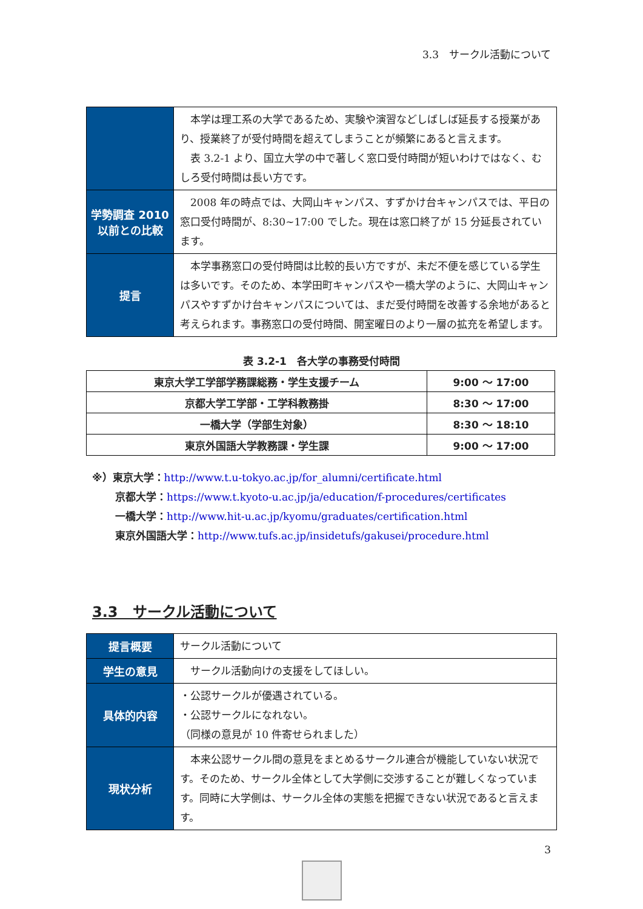3.3　サークル活動について
| | 本学は理工系の大学であるため、実験や演習などしばしば延長する授業があり、授業終了が受付時間を超えてしまうことが頻繁にあると言えます。 表 3.2-1 より、国立大学の中で著しく窓口受付時間が短いわけではなく、むしろ受付時間は長い方です。 |
| 学勢調査 2010 以前との比較 | 2008 年の時点では、大岡山キャンパス、すずかけ台キャンパスでは、平日の窓口受付時間が、8:30~17:00 でした。現在は窓口終了が 15 分延長されています。 |
| 提言 | 本学事務窓口の受付時間は比較的長い方ですが、未だ不便を感じている学生は多いです。そのため、本学田町キャンパスや一橋大学のように、大岡山キャンパスやすずかけ台キャンパスについては、まだ受付時間を改善する余地があると考えられます。事務窓口の受付時間、開室曜日のより一層の拡充を希望します。 |
表 3.2-1　各大学の事務受付時間
| 東京大学工学部学務課総務・学生支援チーム | 9:00 ～ 17:00 |
| 京都大学工学部・工学科教務掛 | 8:30 ～ 17:00 |
| 一橋大学（学部生対象） | 8:30 ～ 18:10 |
| 東京外国語大学教務課・学生課 | 9:00 ～ 17:00 |
※）東京大学：http://www.t.u-tokyo.ac.jp/for_alumni/certificate.html
京都大学：https://www.t.kyoto-u.ac.jp/ja/education/f-procedures/certificates
一橋大学：http://www.hit-u.ac.jp/kyomu/graduates/certification.html
東京外国語大学：http://www.tufs.ac.jp/insidetufs/gakusei/procedure.html
3.3　サークル活動について
| 提言概要 | サークル活動について |
| 学生の意見 | サークル活動向けの支援をしてほしい。 |
| 具体的内容 | ・公認サークルが優遇されている。 ・公認サークルになれない。 （同様の意見が 10 件寄せられました） |
| 現状分析 | 本来公認サークル間の意見をまとめるサークル連合が機能していない状況です。そのため、サークル全体として大学側に交渉することが難しくなっています。同時に大学側は、サークル全体の実態を把握できない状況であると言えます。 |
3